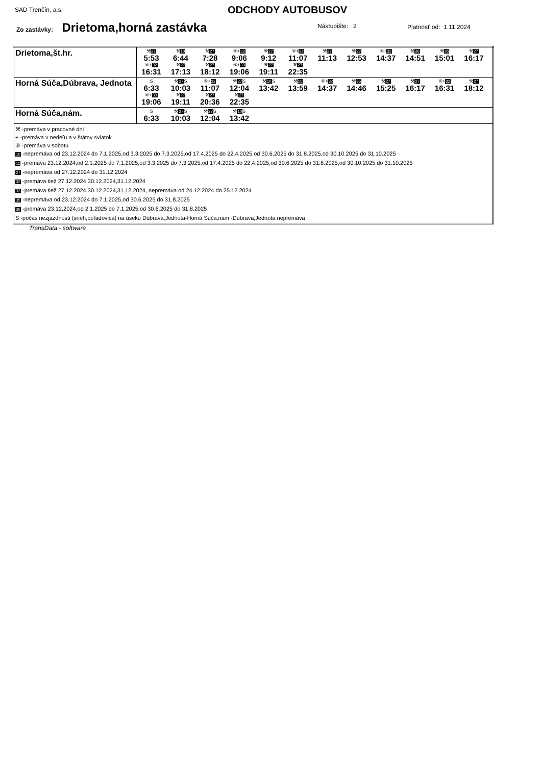SAD Trenčín, a.s. ODCHODY AUTOBUSOV
Zo zastávky: Drietoma,horná zastávka
Nástupište: 2 Platnosť od: 1.11.2024
| Drietoma,št.hr. | ⚒ 27 5:53 ⚒ 10 6:44 ⚒ 27 7:28 ⑥+ 32 9:06 ⚒ 27 9:12 ⑥+ 32 11:07 ⚒ 27 11:13 ⚒ 27 12:53 ⑥+ 32 14:37 ⚒ 36 14:51 ⚒ 35 15:01 ⚒ 27 16:17 ⑥+ 32 16:31 ⚒ 27 17:13 ⚒ 27 18:12 ⑥+ 33 19:06 ⚒ 27 19:11 ⚒ 27 22:35 |
| Horná Súča,Dúbrava, Jednota | S 6:33 ⚒ 27 S 10:03 ⑥+ 32 11:07 ⚒ 27 S 12:04 ⚒ 10 S 13:42 ⚒ 11 13:59 ⑥+ 32 14:37 ⚒ 35 14:46 ⚒ 27 15:25 ⚒ 27 16:17 ⑥+ 32 16:31 ⚒ 27 18:12 ⑥+ 33 19:06 ⚒ 27 19:11 ⚒ 27 20:36 ⚒ 27 22:35 |
| Horná Súča,nám. | S 6:33 ⚒ 27 S 10:03 ⚒ 27 S 12:04 ⚒ 10 S 13:42 |
| ⚒ -premáva v pracovné dni + -premáva v nedeľu a v štátny sviatok ⑥ -premáva v sobotu 10 -nepremáva od 23.12.2024 do 7.1.2025,od 3.3.2025 do 7.3.2025,od 17.4.2025 do 22.4.2025,od 30.6.2025 do 31.8.2025,od 30.10.2025 do 31.10.2025 11 -premáva 23.12.2024,od 2.1.2025 do 7.1.2025,od 3.3.2025 do 7.3.2025,od 17.4.2025 do 22.4.2025,od 30.6.2025 do 31.8.2025,od 30.10.2025 do 31.10.2025 27 -nepremáva od 27.12.2024 do 31.12.2024 32 -premáva tiež 27.12.2024,30.12.2024,31.12.2024 33 -premáva tiež 27.12.2024,30.12.2024,31.12.2024, nepremáva od 24.12.2024 do 25.12.2024 35 -nepremáva od 23.12.2024 do 7.1.2025,od 30.6.2025 do 31.8.2025 36 -premáva 23.12.2024,od 2.1.2025 do 7.1.2025,od 30.6.2025 do 31.8.2025 S -počas nezjazdnosti (sneh,poľadovica) na úseku Dúbrava,Jednota-Horná Súča,nám.-Dúbrava,Jednota nepremáva | |
TransData - software